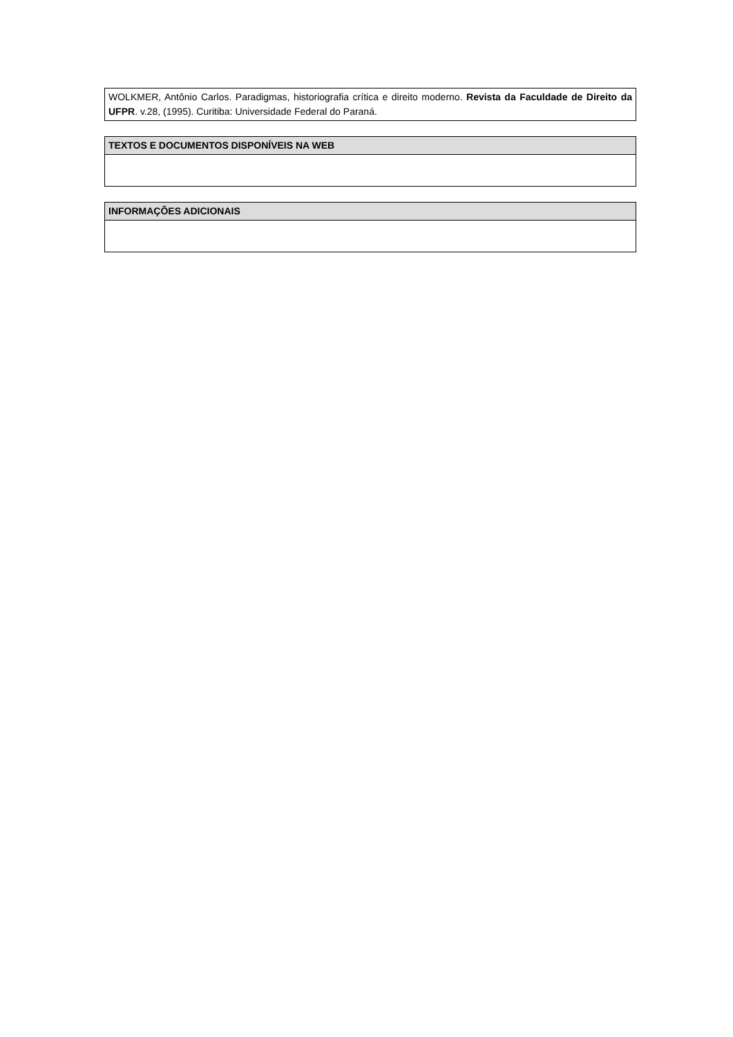| WOLKMER, Antônio Carlos. Paradigmas, historiografia crítica e direito moderno. Revista da Faculdade de Direito da UFPR . v.28, (1995). Curitiba: Universidade Federal do Paraná. |
| TEXTOS E DOCUMENTOS DISPONÍVEIS NA WEB |
| --- |
| INFORMAÇÕES ADICIONAIS |
| --- |